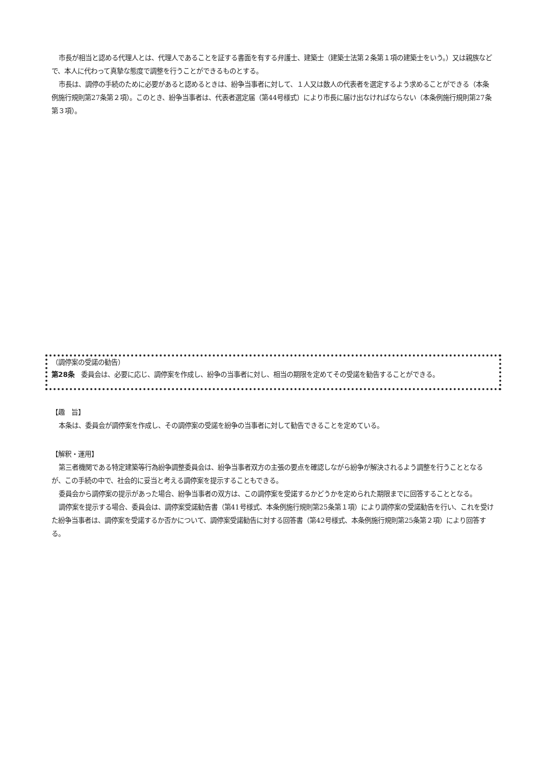市長が相当と認める代理人とは、代理人であることを証する書面を有する弁護士、建築士（建築士法第２条第１項の建築士をいう。）又は親族などで、本人に代わって真摯な態度で調整を行うことができるものとする。
市長は、調停の手続のために必要があると認めるときは、紛争当事者に対して、１人又は数人の代表者を選定するよう求めることができる（本条例施行規則第27条第２項）。このとき、紛争当事者は、代表者選定届（第44号様式）により市長に届け出なければならない（本条例施行規則第27条第３項）。
（調停案の受諾の勧告）
第28条　委員会は、必要に応じ、調停案を作成し、紛争の当事者に対し、相当の期限を定めてその受諾を勧告することができる。
【趣　旨】
本条は、委員会が調停案を作成し、その調停案の受諾を紛争の当事者に対して勧告できることを定めている。
【解釈・運用】
第三者機関である特定建築等行為紛争調整委員会は、紛争当事者双方の主張の要点を確認しながら紛争が解決されるよう調整を行うこととなるが、この手続の中で、社会的に妥当と考える調停案を提示することもできる。
委員会から調停案の提示があった場合、紛争当事者の双方は、この調停案を受諾するかどうかを定められた期限までに回答することとなる。
調停案を提示する場合、委員会は、調停案受諾勧告書（第41号様式、本条例施行規則第25条第１項）により調停案の受諾勧告を行い、これを受けた紛争当事者は、調停案を受諾するか否かについて、調停案受諾勧告に対する回答書（第42号様式、本条例施行規則第25条第２項）により回答する。